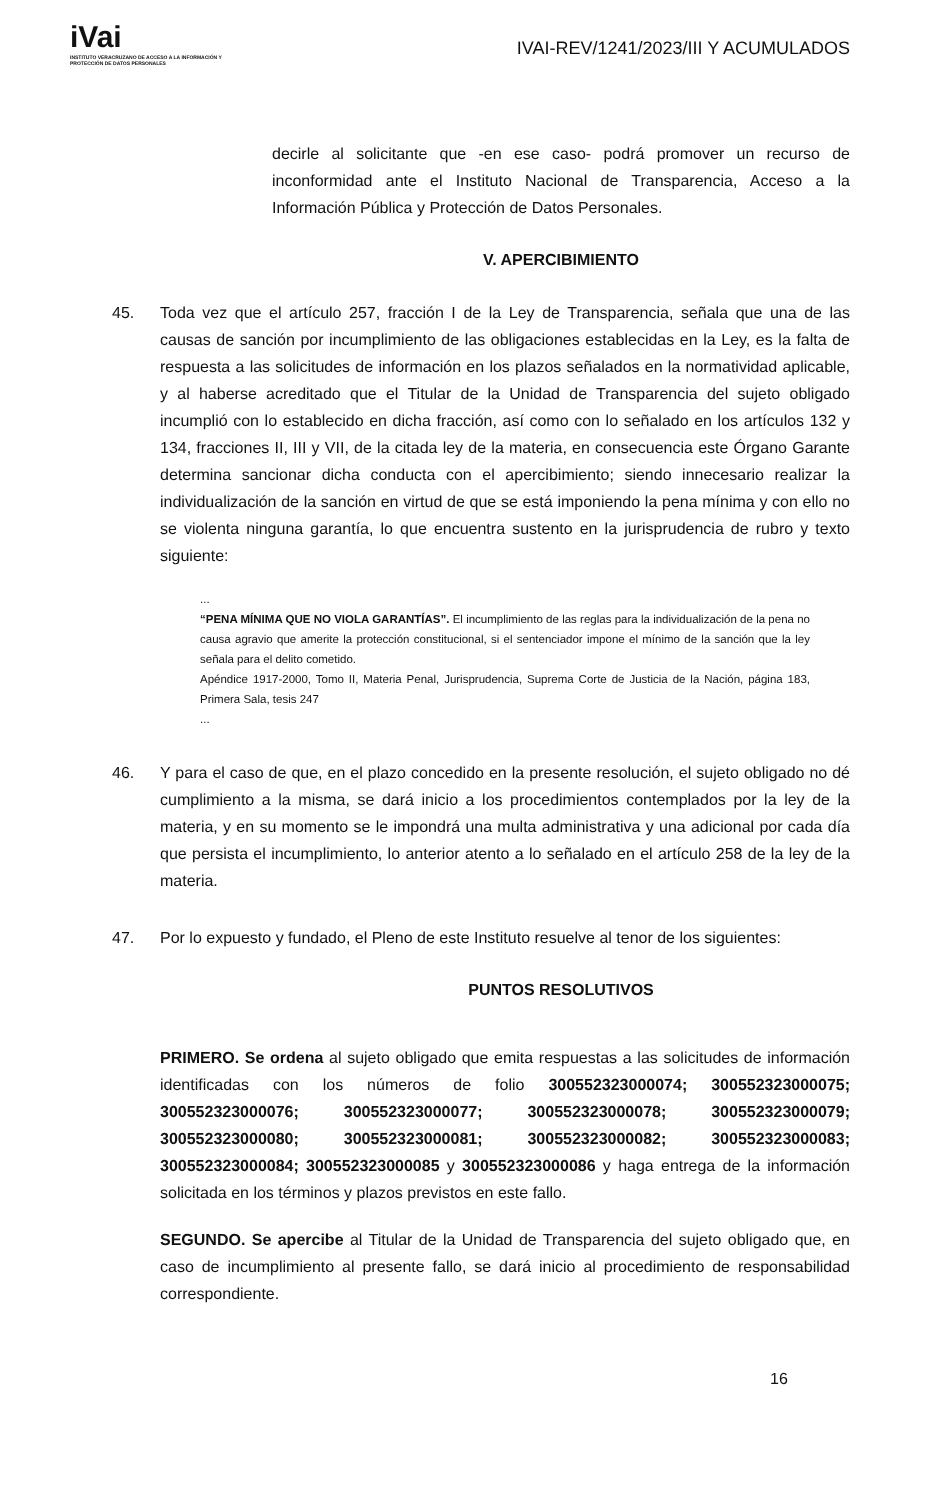iVai
INSTITUTO VERACRUZANO DE ACCESO A LA INFORMACIÓN Y PROTECCIÓN DE DATOS PERSONALES
IVAI-REV/1241/2023/III Y ACUMULADOS
decirle al solicitante que -en ese caso- podrá promover un recurso de inconformidad ante el Instituto Nacional de Transparencia, Acceso a la Información Pública y Protección de Datos Personales.
V. APERCIBIMIENTO
45. Toda vez que el artículo 257, fracción I de la Ley de Transparencia, señala que una de las causas de sanción por incumplimiento de las obligaciones establecidas en la Ley, es la falta de respuesta a las solicitudes de información en los plazos señalados en la normatividad aplicable, y al haberse acreditado que el Titular de la Unidad de Transparencia del sujeto obligado incumplió con lo establecido en dicha fracción, así como con lo señalado en los artículos 132 y 134, fracciones II, III y VII, de la citada ley de la materia, en consecuencia este Órgano Garante determina sancionar dicha conducta con el apercibimiento; siendo innecesario realizar la individualización de la sanción en virtud de que se está imponiendo la pena mínima y con ello no se violenta ninguna garantía, lo que encuentra sustento en la jurisprudencia de rubro y texto siguiente:
...
“PENA MÍNIMA QUE NO VIOLA GARANTÍAS”. El incumplimiento de las reglas para la individualización de la pena no causa agravio que amerite la protección constitucional, si el sentenciador impone el mínimo de la sanción que la ley señala para el delito cometido.
Apéndice 1917-2000, Tomo II, Materia Penal, Jurisprudencia, Suprema Corte de Justicia de la Nación, página 183, Primera Sala, tesis 247
...
46. Y para el caso de que, en el plazo concedido en la presente resolución, el sujeto obligado no dé cumplimiento a la misma, se dará inicio a los procedimientos contemplados por la ley de la materia, y en su momento se le impondrá una multa administrativa y una adicional por cada día que persista el incumplimiento, lo anterior atento a lo señalado en el artículo 258 de la ley de la materia.
47. Por lo expuesto y fundado, el Pleno de este Instituto resuelve al tenor de los siguientes:
PUNTOS RESOLUTIVOS
PRIMERO. Se ordena al sujeto obligado que emita respuestas a las solicitudes de información identificadas con los números de folio 300552323000074; 300552323000075; 300552323000076; 300552323000077; 300552323000078; 300552323000079; 300552323000080; 300552323000081; 300552323000082; 300552323000083; 300552323000084; 300552323000085 y 300552323000086 y haga entrega de la información solicitada en los términos y plazos previstos en este fallo.
SEGUNDO. Se apercibe al Titular de la Unidad de Transparencia del sujeto obligado que, en caso de incumplimiento al presente fallo, se dará inicio al procedimiento de responsabilidad correspondiente.
16